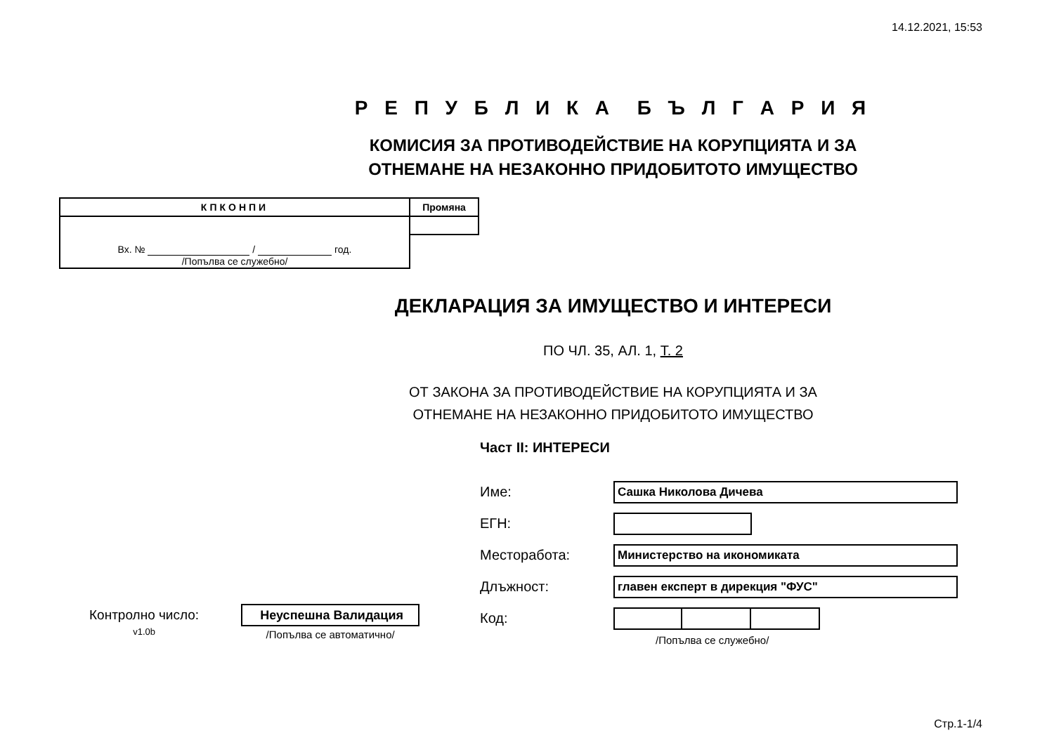14.12.2021, 15:53
Р Е П У Б Л И К А Б Ъ Л Г А Р И Я
КОМИСИЯ ЗА ПРОТИВОДЕЙСТВИЕ НА КОРУПЦИЯТА И ЗА
ОТНЕМАНЕ НА НЕЗАКОННО ПРИДОБИТОТО ИМУЩЕСТВО
| КПКОНПИ | Промяна |
| Вх. № / год. /Попълва се служебно/ | |
ДЕКЛАРАЦИЯ ЗА ИМУЩЕСТВО И ИНТЕРЕСИ
ПО ЧЛ. 35, АЛ. 1, Т. 2
ОТ ЗАКОНА ЗА ПРОТИВОДЕЙСТВИЕ НА КОРУПЦИЯТА И ЗА
ОТНЕМАНЕ НА НЕЗАКОННО ПРИДОБИТОТО ИМУЩЕСТВО
Част II: ИНТЕРЕСИ
Име:
Сашка Николова Дичева
ЕГН:
Месторабота:
Министерство на икономиката
Длъжност:
главен експерт в дирекция "ФУС"
Код:
/Попълва се служебно/
Контролно число:
v1.0b
Неуспешна Валидация
/Попълва се автоматично/
Стр.1-1/4